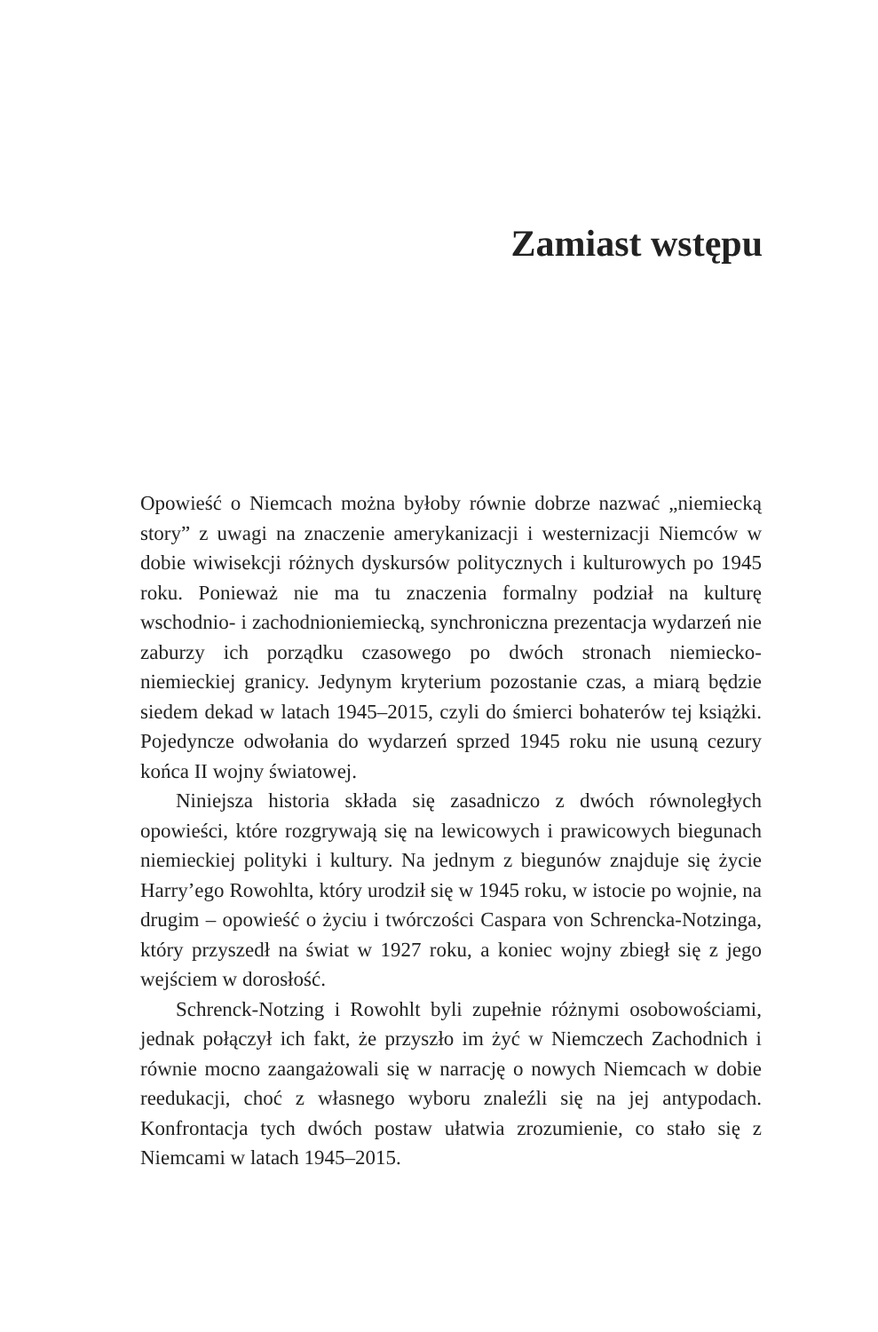Zamiast wstępu
Opowieść o Niemcach można byłoby równie dobrze nazwać „niemiecką story” z uwagi na znaczenie amerykanizacji i westernizacji Niemców w dobie wiwisekcji różnych dyskursów politycznych i kulturowych po 1945 roku. Ponieważ nie ma tu znaczenia formalny podział na kulturę wschodnio- i zachodnioniemiecką, synchroniczna prezentacja wydarzeń nie zaburzy ich porządku czasowego po dwóch stronach niemiecko-niemieckiej granicy. Jedynym kryterium pozostanie czas, a miarą będzie siedem dekad w latach 1945–2015, czyli do śmierci bohaterów tej książki. Pojedyncze odwołania do wydarzeń sprzed 1945 roku nie usuną cezury końca II wojny światowej.
Niniejsza historia składa się zasadniczo z dwóch równoległych opowieści, które rozgrywają się na lewicowych i prawicowych biegunach niemieckiej polityki i kultury. Na jednym z biegunów znajduje się życie Harry’ego Rowohlta, który urodził się w 1945 roku, w istocie po wojnie, na drugim – opowieść o życiu i twórczości Caspara von Schrencka-Notzinga, który przyszedł na świat w 1927 roku, a koniec wojny zbiegł się z jego wejściem w dorosłość.
Schrenck-Notzing i Rowohlt byli zupełnie różnymi osobowościami, jednak połączył ich fakt, że przyszło im żyć w Niemczech Zachodnich i równie mocno zaangażowali się w narrację o nowych Niemcach w dobie reedukacji, choć z własnego wyboru znaleźli się na jej antypodach. Konfrontacja tych dwóch postaw ułatwia zrozumienie, co stało się z Niemcami w latach 1945–2015.